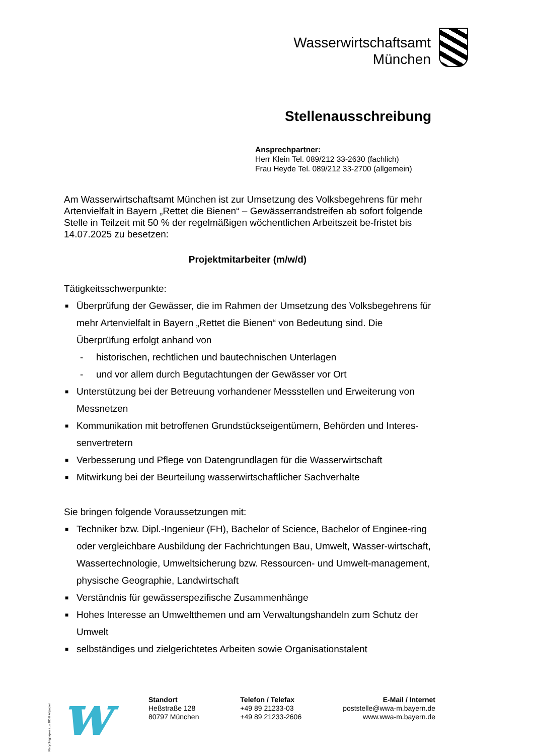Wasserwirtschaftsamt
München
Stellenausschreibung
Ansprechpartner:
Herr Klein Tel. 089/212 33-2630 (fachlich)
Frau Heyde Tel. 089/212 33-2700 (allgemein)
Am Wasserwirtschaftsamt München ist zur Umsetzung des Volksbegehrens für mehr Artenvielfalt in Bayern „Rettet die Bienen“ – Gewässerrandstreifen ab sofort folgende Stelle in Teilzeit mit 50 % der regelmäßigen wöchentlichen Arbeitszeit be-fristet bis 14.07.2025 zu besetzen:
Projektmitarbeiter (m/w/d)
Tätigkeitsschwerpunkte:
■ Überprüfung der Gewässer, die im Rahmen der Umsetzung des Volksbegehrens für mehr Artenvielfalt in Bayern „Rettet die Bienen“ von Bedeutung sind. Die Überprüfung erfolgt anhand von
- historischen, rechtlichen und bautechnischen Unterlagen
- und vor allem durch Begutachtungen der Gewässer vor Ort
■ Unterstützung bei der Betreuung vorhandener Messstellen und Erweiterung von Messnetzen
■ Kommunikation mit betroffenen Grundstückseigentümern, Behörden und Interes-senvertretern
■ Verbesserung und Pflege von Datengrundlagen für die Wasserwirtschaft
■ Mitwirkung bei der Beurteilung wasserwirtschaftlicher Sachverhalte
Sie bringen folgende Voraussetzungen mit:
■ Techniker bzw. Dipl.-Ingenieur (FH), Bachelor of Science, Bachelor of Enginee-ring oder vergleichbare Ausbildung der Fachrichtungen Bau, Umwelt, Wasser-wirtschaft, Wassertechnologie, Umweltsicherung bzw. Ressourcen- und Umwelt-management, physische Geographie, Landwirtschaft
■ Verständnis für gewässerspezifische Zusammenhänge
■ Hohes Interesse an Umweltthemen und am Verwaltungshandeln zum Schutz der Umwelt
■ selbständiges und zielgerichtetes Arbeiten sowie Organisationstalent
w
Recyclingpapier aus 100% Altpapier
Standort
Heßstraße 128
80797 München
Telefon / Telefax
+49 89 21233-03
+49 89 21233-2606
E-Mail / Internet
poststelle@wwa-m.bayern.de
www.wwa-m.bayern.de